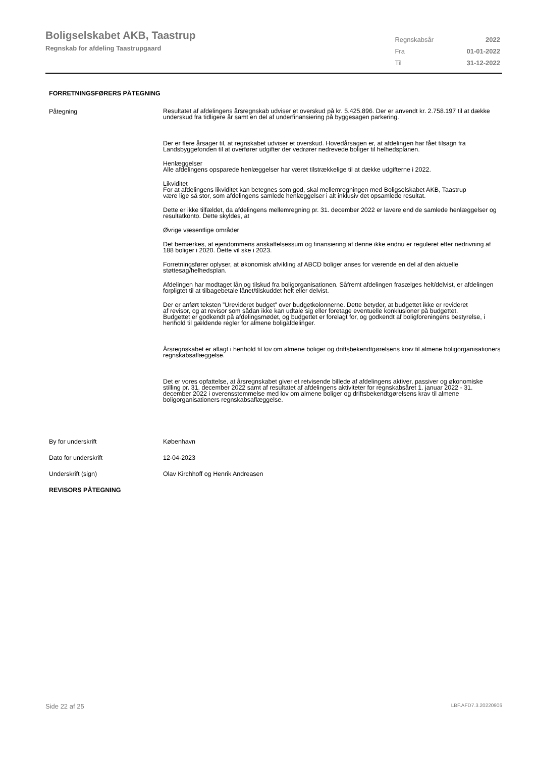Boligselskabet AKB, Taastrup
Regnskab for afdeling Taastrupgaard
| Regnskabsår | 2022 |
| Fra | 01-01-2022 |
| Til | 31-12-2022 |
FORRETNINGSFØRERS PÅTEGNING
Påtegning
Resultatet af afdelingens årsregnskab udviser et overskud på kr. 5.425.896. Der er anvendt kr. 2.758.197 til at dække underskud fra tidligere år samt en del af underfinansiering på byggesagen parkering.
Der er flere årsager til, at regnskabet udviser et overskud. Hovedårsagen er, at afdelingen har fået tilsagn fra Landsbyggefonden til at overfører udgifter der vedrører nedrevede boliger til helhedsplanen.
Henlæggelser
Alle afdelingens opsparede henlæggelser har været tilstrækkelige til at dække udgifterne i 2022.
Likviditet
For at afdelingens likviditet kan betegnes som god, skal mellemregningen med Boligselskabet AKB, Taastrup
være lige så stor, som afdelingens samlede henlæggelser i alt inklusiv det opsamlede resultat.
Dette er ikke tilfældet, da afdelingens mellemregning pr. 31. december 2022 er lavere end de samlede henlæggelser og resultatkonto. Dette skyldes, at
Øvrige væsentlige områder
Det bemærkes, at ejendommens anskaffelsessum og finansiering af denne ikke endnu er reguleret efter nedrivning af 188 boliger i 2020. Dette vil ske i 2023.
Forretningsfører oplyser, at økonomisk afvikling af ABCD boliger anses for værende en del af den aktuelle støttesag/helhedsplan.
Afdelingen har modtaget lån og tilskud fra boligorganisationen. Såfremt afdelingen frasælges helt/delvist, er afdelingen forpligtet til at tilbagebetale lånet/tilskuddet helt eller delvist.
Der er anført teksten ”Urevideret budget” over budgetkolonnerne. Dette betyder, at budgettet ikke er revideret
af revisor, og at revisor som sådan ikke kan udtale sig eller foretage eventuelle konklusioner på budgettet.
Budgettet er godkendt på afdelingsmødet, og budgettet er forelagt for, og godkendt af boligforeningens bestyrelse, i henhold til gældende regler for almene boligafdelinger.
Årsregnskabet er aflagt i henhold til lov om almene boliger og driftsbekendtgørelsens krav til almene boligorganisationers regnskabsaflæggelse.
Det er vores opfattelse, at årsregnskabet giver et retvisende billede af afdelingens aktiver, passiver og økonomiske stilling pr. 31. december 2022 samt af resultatet af afdelingens aktiviteter for regnskabsåret 1. januar 2022 - 31. december 2022 i overensstemmelse med lov om almene boliger og driftsbekendtgørelsens krav til almene boligorganisationers regnskabsaflæggelse.
By for underskrift København
Dato for underskrift 12-04-2023
Underskrift (sign) Olav Kirchhoff og Henrik Andreasen
REVISORS PÅTEGNING
Side 22 af 25 LBF.AFD7.3.20220906